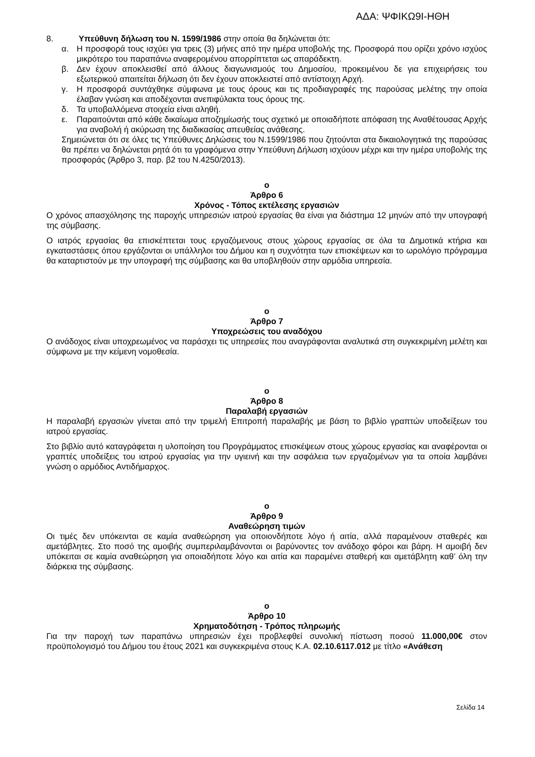ΑΔΑ: ΨΦΙΚΩ9Ι-ΗΘΗ
8. Υπεύθυνη δήλωση του Ν. 1599/1986 στην οποία θα δηλώνεται ότι:
α. Η προσφορά τους ισχύει για τρεις (3) μήνες από την ημέρα υποβολής της. Προσφορά που ορίζει χρόνο ισχύος μικρότερο του παραπάνω αναφερομένου απορρίπτεται ως απαράδεκτη.
β. Δεν έχουν αποκλεισθεί από άλλους διαγωνισμούς του Δημοσίου, προκειμένου δε για επιχειρήσεις του εξωτερικού απαιτείται δήλωση ότι δεν έχουν αποκλειστεί από αντίστοιχη Αρχή.
γ. Η προσφορά συντάχθηκε σύμφωνα με τους όρους και τις προδιαγραφές της παρούσας μελέτης την οποία έλαβαν γνώση και αποδέχονται ανεπιφύλακτα τους όρους της.
δ. Τα υποβαλλόμενα στοιχεία είναι αληθή.
ε. Παραιτούνται από κάθε δικαίωμα αποζημίωσής τους σχετικό με οποιαδήποτε απόφαση της Αναθέτουσας Αρχής για αναβολή ή ακύρωση της διαδικασίας απευθείας ανάθεσης.
Σημειώνεται ότι σε όλες τις Υπεύθυνες Δηλώσεις του Ν.1599/1986 που ζητούνται στα δικαιολογητικά της παρούσας θα πρέπει να δηλώνεται ρητά ότι τα γραφόμενα στην Υπεύθυνη Δήλωση ισχύουν μέχρι και την ημέρα υποβολής της προσφοράς (Άρθρο 3, παρ. β2 του Ν.4250/2013).
ο
Άρθρο 6
Χρόνος - Τόπος εκτέλεσης εργασιών
Ο χρόνος απασχόλησης της παροχής υπηρεσιών ιατρού εργασίας θα είναι για διάστημα 12 μηνών από την υπογραφή της σύμβασης.
Ο ιατρός εργασίας θα επισκέπτεται τους εργαζόμενους στους χώρους εργασίας σε όλα τα Δημοτικά κτήρια και εγκαταστάσεις όπου εργάζονται οι υπάλληλοι του Δήμου και η συχνότητα των επισκέψεων και το ωρολόγιο πρόγραμμα θα καταρτιστούν με την υπογραφή της σύμβασης και θα υποβληθούν στην αρμόδια υπηρεσία.
ο
Άρθρο 7
Υποχρεώσεις του αναδόχου
Ο ανάδοχος είναι υποχρεωμένος να παράσχει τις υπηρεσίες που αναγράφονται αναλυτικά στη συγκεκριμένη μελέτη και σύμφωνα με την κείμενη νομοθεσία.
ο
Άρθρο 8
Παραλαβή εργασιών
Η παραλαβή εργασιών γίνεται από την τριμελή Επιτροπή παραλαβής με βάση το βιβλίο γραπτών υποδείξεων του ιατρού εργασίας.
Στο βιβλίο αυτό καταγράφεται η υλοποίηση του Προγράμματος επισκέψεων στους χώρους εργασίας και αναφέρονται οι γραπτές υποδείξεις του ιατρού εργασίας για την υγιεινή και την ασφάλεια των εργαζομένων για τα οποία λαμβάνει γνώση ο αρμόδιος Αντιδήμαρχος.
ο
Άρθρο 9
Αναθεώρηση τιμών
Οι τιμές δεν υπόκεινται σε καμία αναθεώρηση για οποιονδήποτε λόγο ή αιτία, αλλά παραμένουν σταθερές και αμετάβλητες. Στο ποσό της αμοιβής συμπεριλαμβάνονται οι βαρύνοντες τον ανάδοχο φόροι και βάρη. Η αμοιβή δεν υπόκειται σε καμία αναθεώρηση για οποιαδήποτε λόγο και αιτία και παραμένει σταθερή και αμετάβλητη καθ’ όλη την διάρκεια της σύμβασης.
ο
Άρθρο 10
Χρηματοδότηση - Τρόπος πληρωμής
Για την παροχή των παραπάνω υπηρεσιών έχει προβλεφθεί συνολική πίστωση ποσού 11.000,00€ στον προϋπολογισμό του Δήμου του έτους 2021 και συγκεκριμένα στους Κ.Α. 02.10.6117.012 με τίτλο «Ανάθεση
Σελίδα 14